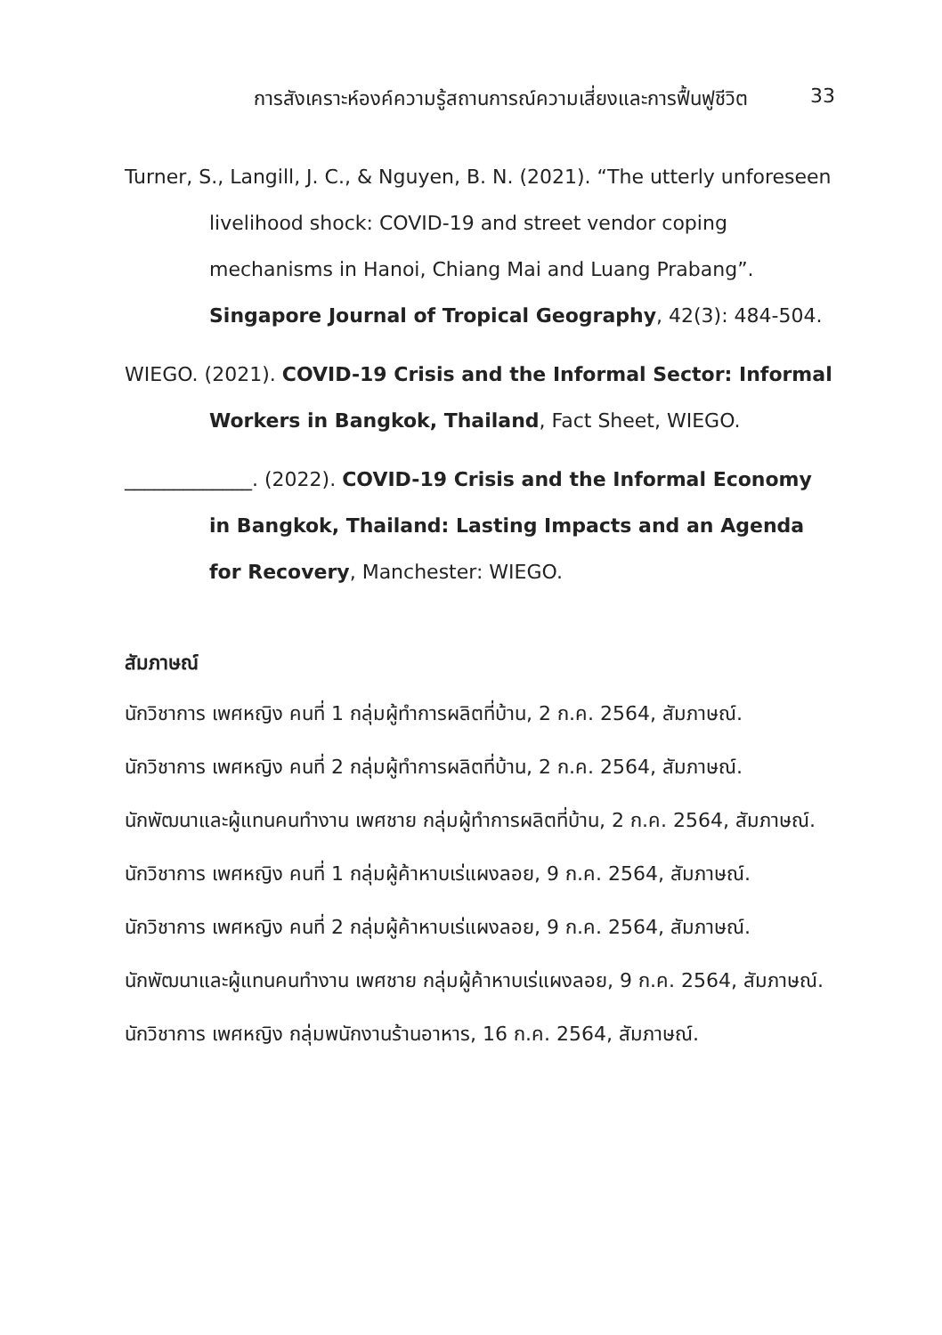การสังเคราะห์องค์ความรู้สถานการณ์ความเสี่ยงและการฟื้นฟูชีวิต 33
Turner, S., Langill, J. C., & Nguyen, B. N. (2021). “The utterly unforeseen livelihood shock: COVID-19 and street vendor coping mechanisms in Hanoi, Chiang Mai and Luang Prabang”. Singapore Journal of Tropical Geography, 42(3): 484-504.
WIEGO. (2021). COVID-19 Crisis and the Informal Sector: Informal Workers in Bangkok, Thailand, Fact Sheet, WIEGO.
_____________. (2022). COVID-19 Crisis and the Informal Economy in Bangkok, Thailand: Lasting Impacts and an Agenda for Recovery, Manchester: WIEGO.
สัมภาษณ์
นักวิชาการ เพศหญิง คนที่ 1 กลุ่มผู้ทำการผลิตที่บ้าน, 2 ก.ค. 2564, สัมภาษณ์.
นักวิชาการ เพศหญิง คนที่ 2 กลุ่มผู้ทำการผลิตที่บ้าน, 2 ก.ค. 2564, สัมภาษณ์.
นักพัฒนาและผู้แทนคนทำงาน เพศชาย กลุ่มผู้ทำการผลิตที่บ้าน, 2 ก.ค. 2564, สัมภาษณ์.
นักวิชาการ เพศหญิง คนที่ 1 กลุ่มผู้ค้าหาบเร่แผงลอย, 9 ก.ค. 2564, สัมภาษณ์.
นักวิชาการ เพศหญิง คนที่ 2 กลุ่มผู้ค้าหาบเร่แผงลอย, 9 ก.ค. 2564, สัมภาษณ์.
นักพัฒนาและผู้แทนคนทำงาน เพศชาย กลุ่มผู้ค้าหาบเร่แผงลอย, 9 ก.ค. 2564, สัมภาษณ์.
นักวิชาการ เพศหญิง กลุ่มพนักงานร้านอาหาร, 16 ก.ค. 2564, สัมภาษณ์.